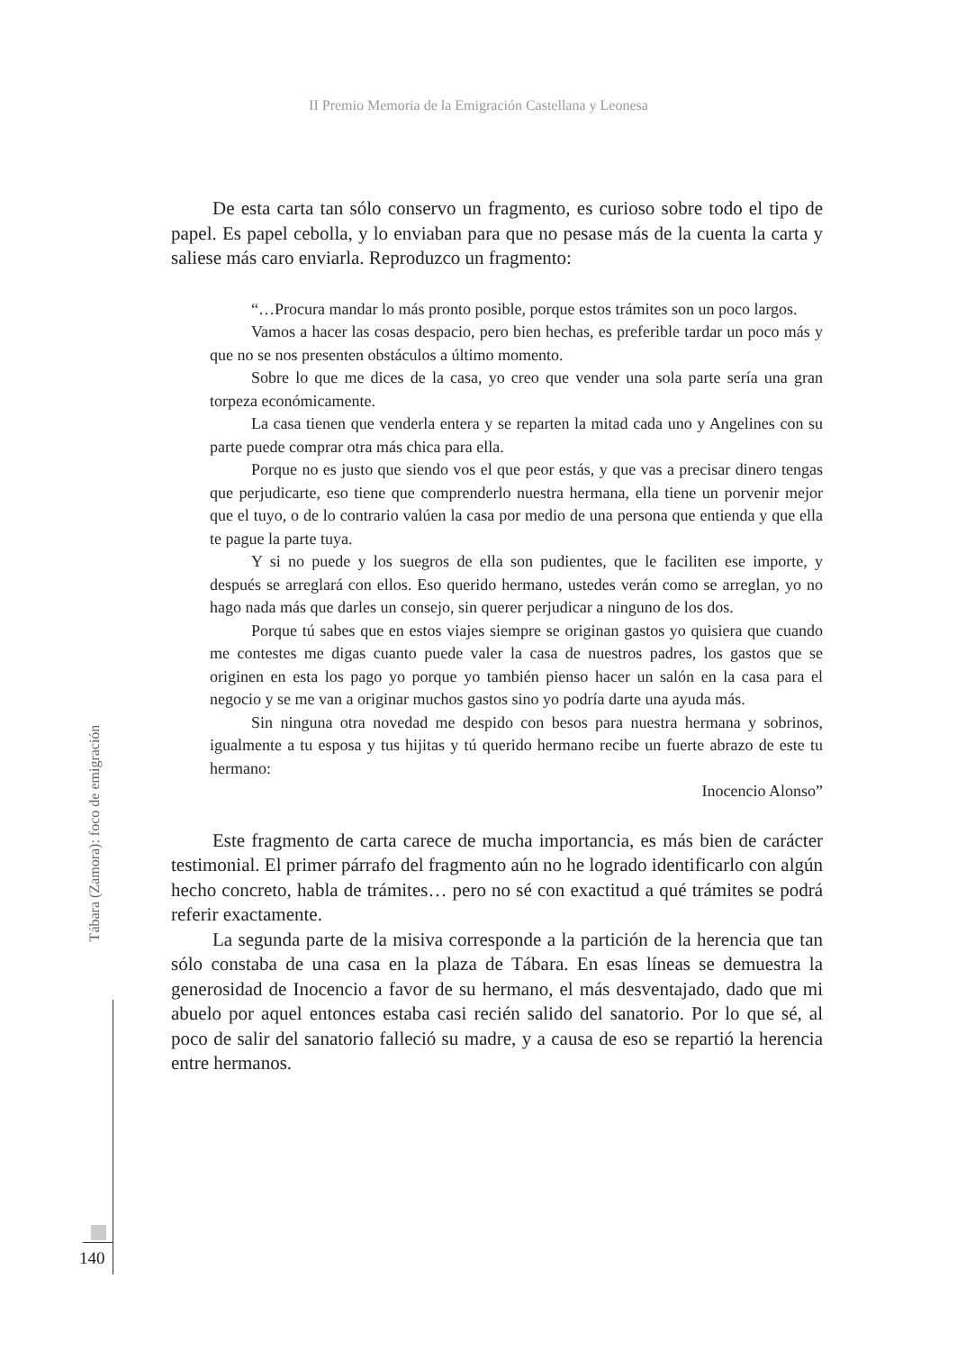II Premio Memoria de la Emigración Castellana y Leonesa
De esta carta tan sólo conservo un fragmento, es curioso sobre todo el tipo de papel. Es papel cebolla, y lo enviaban para que no pesase más de la cuenta la carta y saliese más caro enviarla. Reproduzco un fragmento:
“…Procura mandar lo más pronto posible, porque estos trámites son un poco largos.
Vamos a hacer las cosas despacio, pero bien hechas, es preferible tardar un poco más y que no se nos presenten obstáculos a último momento.
Sobre lo que me dices de la casa, yo creo que vender una sola parte sería una gran torpeza económicamente.
La casa tienen que venderla entera y se reparten la mitad cada uno y Angelines con su parte puede comprar otra más chica para ella.
Porque no es justo que siendo vos el que peor estás, y que vas a precisar dinero tengas que perjudicarte, eso tiene que comprenderlo nuestra hermana, ella tiene un porvenir mejor que el tuyo, o de lo contrario valúen la casa por medio de una persona que entienda y que ella te pague la parte tuya.
Y si no puede y los suegros de ella son pudientes, que le faciliten ese importe, y después se arreglará con ellos. Eso querido hermano, ustedes verán como se arreglan, yo no hago nada más que darles un consejo, sin querer perjudicar a ninguno de los dos.
Porque tú sabes que en estos viajes siempre se originan gastos yo quisiera que cuando me contestes me digas cuanto puede valer la casa de nuestros padres, los gastos que se originen en esta los pago yo porque yo también pienso hacer un salón en la casa para el negocio y se me van a originar muchos gastos sino yo podría darte una ayuda más.
Sin ninguna otra novedad me despido con besos para nuestra hermana y sobrinos, igualmente a tu esposa y tus hijitas y tú querido hermano recibe un fuerte abrazo de este tu hermano:
Inocencio Alonso”
Este fragmento de carta carece de mucha importancia, es más bien de carácter testimonial. El primer párrafo del fragmento aún no he logrado identificarlo con algún hecho concreto, habla de trámites… pero no sé con exactitud a qué trámites se podrá referir exactamente.
La segunda parte de la misiva corresponde a la partición de la herencia que tan sólo constaba de una casa en la plaza de Tábara. En esas líneas se demuestra la generosidad de Inocencio a favor de su hermano, el más desventajado, dado que mi abuelo por aquel entonces estaba casi recién salido del sanatorio. Por lo que sé, al poco de salir del sanatorio falleció su madre, y a causa de eso se repartió la herencia entre hermanos.
Tábara (Zamora): foco de emigración
140